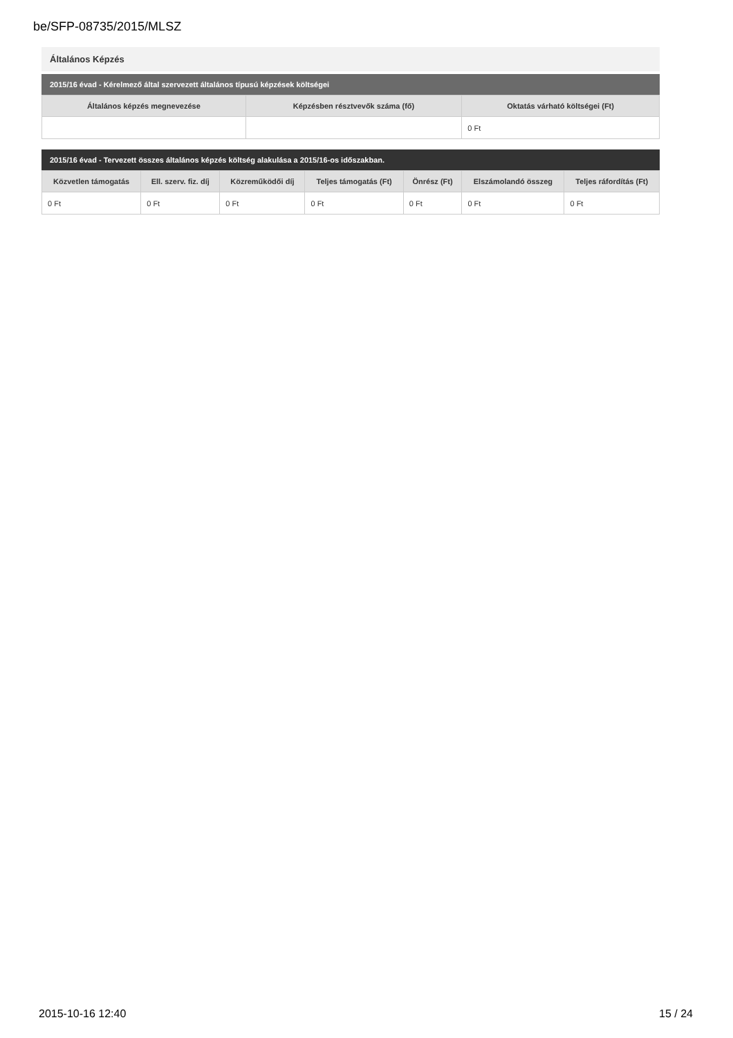be/SFP-08735/2015/MLSZ
Általános Képzés
2015/16 évad - Kérelmező által szervezett általános típusú képzések költségei
| Általános képzés megnevezése | Képzésben résztvevők száma (fő) | Oktatás várható költségei (Ft) |
| --- | --- | --- |
| | | 0 Ft |
2015/16 évad - Tervezett összes általános képzés költség alakulása a 2015/16-os időszakban.
| Közvetlen támogatás | Ell. szerv. fiz. díj | Közreműködői díj | Teljes támogatás (Ft) | Önrész (Ft) | Elszámolandó összeg | Teljes ráfordítás (Ft) |
| --- | --- | --- | --- | --- | --- | --- |
| 0 Ft | 0 Ft | 0 Ft | 0 Ft | 0 Ft | 0 Ft | 0 Ft |
2015-10-16 12:40 15 / 24